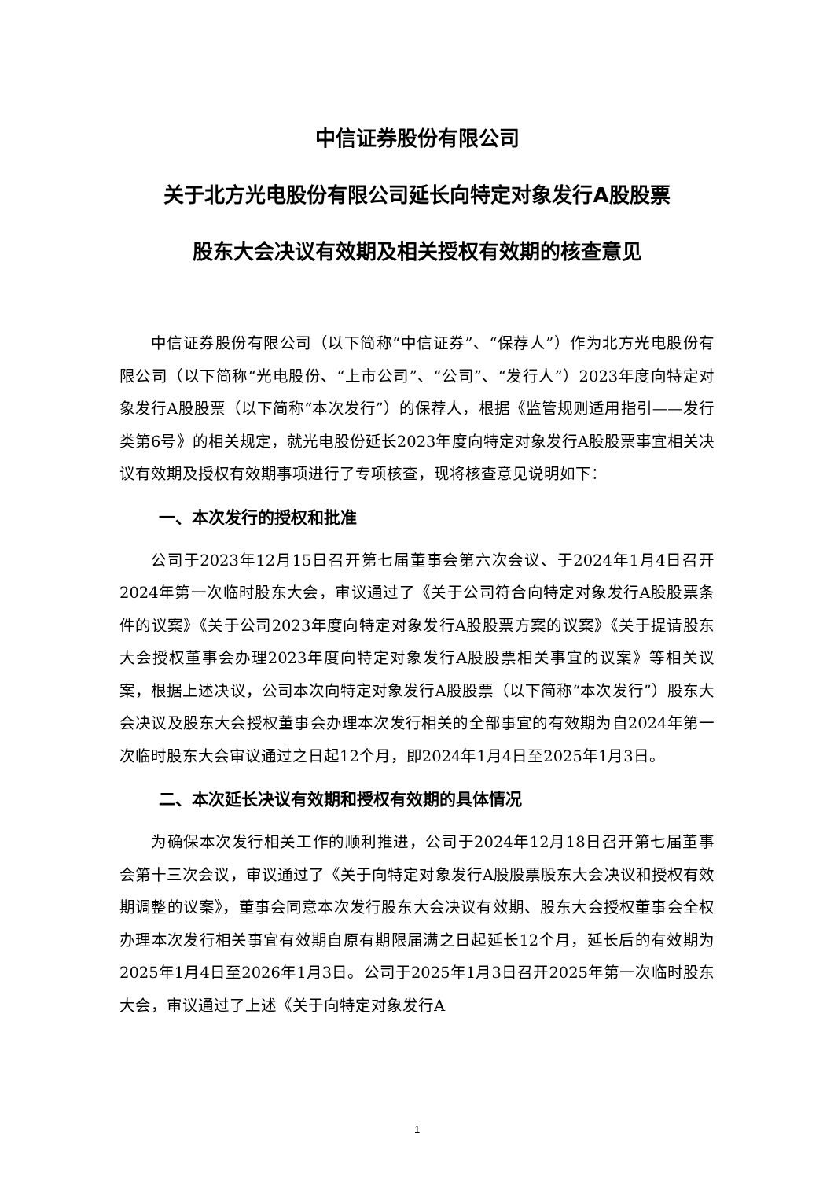中信证券股份有限公司
关于北方光电股份有限公司延长向特定对象发行A股股票
股东大会决议有效期及相关授权有效期的核查意见
中信证券股份有限公司（以下简称“中信证券”、“保荐人”）作为北方光电股份有限公司（以下简称“光电股份、“上市公司”、“公司”、“发行人”）2023年度向特定对象发行A股股票（以下简称“本次发行”）的保荐人，根据《监管规则适用指引——发行类第6号》的相关规定，就光电股份延长2023年度向特定对象发行A股股票事宜相关决议有效期及授权有效期事项进行了专项核查，现将核查意见说明如下：
一、本次发行的授权和批准
公司于2023年12月15日召开第七届董事会第六次会议、于2024年1月4日召开2024年第一次临时股东大会，审议通过了《关于公司符合向特定对象发行A股股票条件的议案》《关于公司2023年度向特定对象发行A股股票方案的议案》《关于提请股东大会授权董事会办理2023年度向特定对象发行A股股票相关事宜的议案》等相关议案，根据上述决议，公司本次向特定对象发行A股股票（以下简称“本次发行”）股东大会决议及股东大会授权董事会办理本次发行相关的全部事宜的有效期为自2024年第一次临时股东大会审议通过之日起12个月，即2024年1月4日至2025年1月3日。
二、本次延长决议有效期和授权有效期的具体情况
为确保本次发行相关工作的顺利推进，公司于2024年12月18日召开第七届董事会第十三次会议，审议通过了《关于向特定对象发行A股股票股东大会决议和授权有效期调整的议案》，董事会同意本次发行股东大会决议有效期、股东大会授权董事会全权办理本次发行相关事宜有效期自原有期限届满之日起延长12个月，延长后的有效期为2025年1月4日至2026年1月3日。公司于2025年1月3日召开2025年第一次临时股东大会，审议通过了上述《关于向特定对象发行A
1